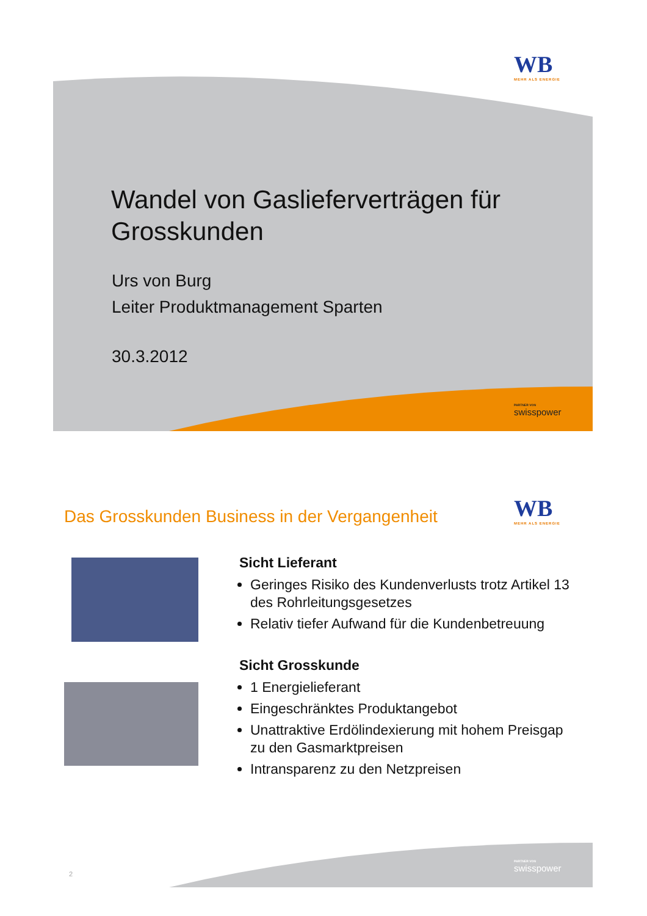WB
MEHR ALS ENERGIE
Wandel von Gaslieferverträgen für
Grosskunden
Urs von Burg
Leiter Produktmanagement Sparten
30.3.2012
PARTNER VON
swisspower
Das Grosskunden Business in der Vergangenheit
WB
MEHR ALS ENERGIE
Sicht Lieferant
Geringes Risiko des Kundenverlusts trotz Artikel 13 des Rohrleitungsgesetzes
Relativ tiefer Aufwand für die Kundenbetreuung
Sicht Grosskunde
1 Energielieferant
Eingeschränktes Produktangebot
Unattraktive Erdölindexierung mit hohem Preisgap zu den Gasmarktpreisen
Intransparenz zu den Netzpreisen
2
PARTNER VON
swisspower